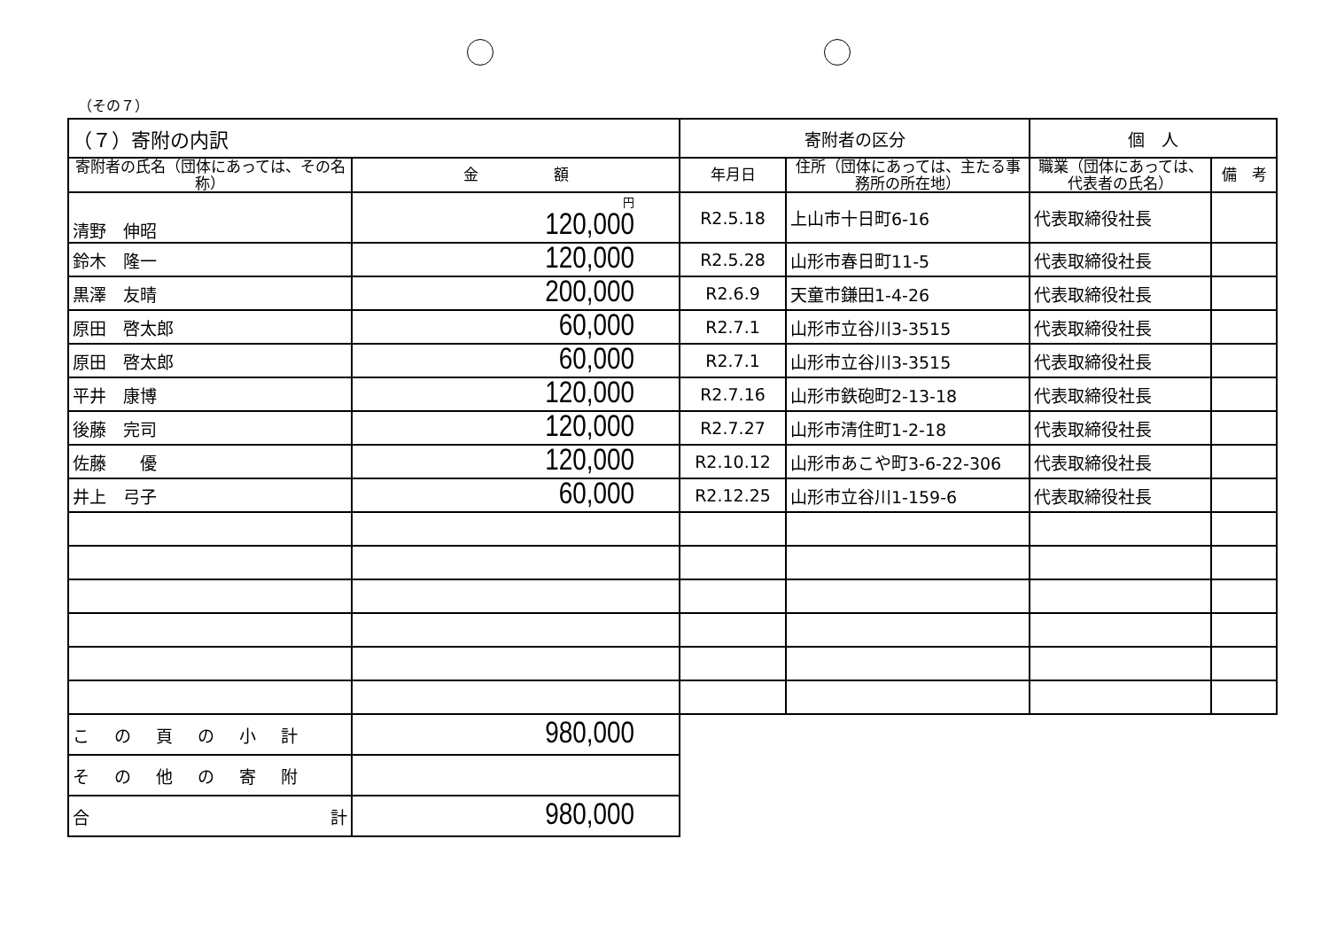（その７）
| （７）寄附の内訳 | | 寄附者の区分 | | 個 人 | |
| 寄附者の氏名（団体にあっては、その名称） | 金 額 | 年月日 | 住所（団体にあっては、主たる事務所の所在地） | 職業（団体にあっては、代表者の氏名） | 備 考 |
| 清野 伸昭 | 円 120,000 | R2.5.18 | 上山市十日町6-16 | 代表取締役社長 | |
| 鈴木 隆一 | 120,000 | R2.5.28 | 山形市春日町11-5 | 代表取締役社長 | |
| 黒澤 友晴 | 200,000 | R2.6.9 | 天童市鎌田1-4-26 | 代表取締役社長 | |
| 原田 啓太郎 | 60,000 | R2.7.1 | 山形市立谷川3-3515 | 代表取締役社長 | |
| 原田 啓太郎 | 60,000 | R2.7.1 | 山形市立谷川3-3515 | 代表取締役社長 | |
| 平井 康博 | 120,000 | R2.7.16 | 山形市鉄砲町2-13-18 | 代表取締役社長 | |
| 後藤 完司 | 120,000 | R2.7.27 | 山形市清住町1-2-18 | 代表取締役社長 | |
| 佐藤 優 | 120,000 | R2.10.12 | 山形市あこや町3-6-22-306 | 代表取締役社長 | |
| 井上 弓子 | 60,000 | R2.12.25 | 山形市立谷川1-159-6 | 代表取締役社長 | |
| この頁の小計 | 980,000 | | | | |
| その他の寄附 | | | | | |
| 合 計 | 980,000 | | | | |